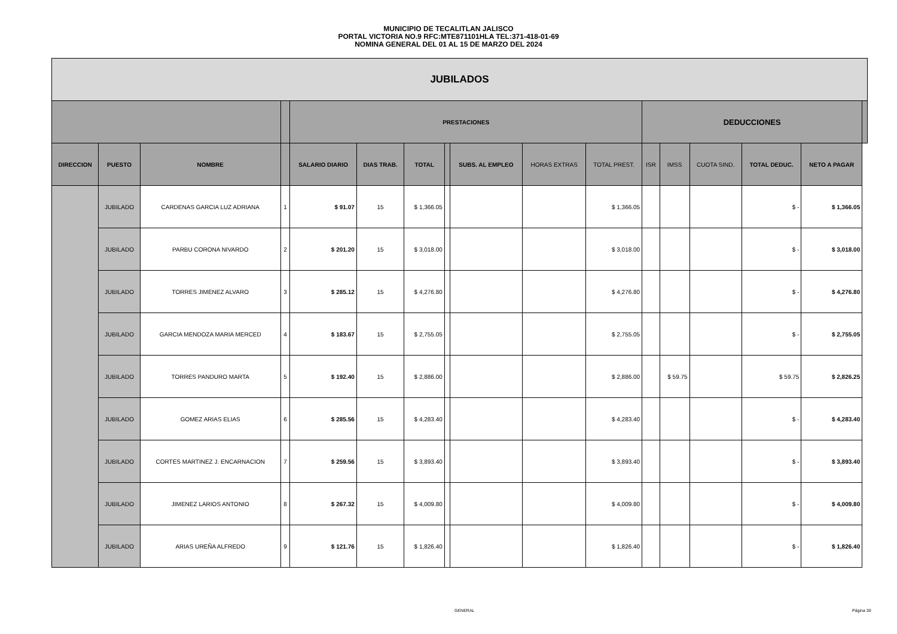MUNICIPIO DE TECALITLAN JALISCO
PORTAL VICTORIA NO.9 RFC:MTE871101HLA TEL:371-418-01-69
NOMINA GENERAL DEL 01 AL 15 DE MARZO DEL 2024
| JUBILADOS | | | | | | | | | | | | | | | | |
| --- | --- | --- | --- | --- | --- | --- | --- | --- | --- | --- | --- | --- | --- | --- | --- | --- |
| | | | | PRESTACIONES | | | | | | | DEDUCCIONES | | | | | |
| DIRECCION | PUESTO | NOMBRE | | SALARIO DIARIO | DIAS TRAB. | TOTAL | | SUBS. AL EMPLEO | HORAS EXTRAS | TOTAL PREST. | ISR | IMSS | CUOTA SIND. | TOTAL DEDUC. | NETO A PAGAR | |
| | JUBILADO | CARDENAS GARCIA LUZ ADRIANA | 1 | $ 91.07 | 15 | $ 1,366.05 | | | | $ 1,366.05 | | | | $ - | $ 1,366.05 | |
| | JUBILADO | PARBU CORONA NIVARDO | 2 | $ 201.20 | 15 | $ 3,018.00 | | | | $ 3,018.00 | | | | $ - | $ 3,018.00 | |
| | JUBILADO | TORRES JIMENEZ ALVARO | 3 | $ 285.12 | 15 | $ 4,276.80 | | | | $ 4,276.80 | | | | $ - | $ 4,276.80 | |
| | JUBILADO | GARCIA MENDOZA MARIA MERCED | 4 | $ 183.67 | 15 | $ 2,755.05 | | | | $ 2,755.05 | | | | $ - | $ 2,755.05 | |
| | JUBILADO | TORRES PANDURO MARTA | 5 | $ 192.40 | 15 | $ 2,886.00 | | | | $ 2,886.00 | | $ 59.75 | | $ 59.75 | $ 2,826.25 | |
| | JUBILADO | GOMEZ ARIAS ELIAS | 6 | $ 285.56 | 15 | $ 4,283.40 | | | | $ 4,283.40 | | | | $ - | $ 4,283.40 | |
| | JUBILADO | CORTES MARTINEZ J. ENCARNACION | 7 | $ 259.56 | 15 | $ 3,893.40 | | | | $ 3,893.40 | | | | $ - | $ 3,893.40 | |
| | JUBILADO | JIMENEZ LARIOS ANTONIO | 8 | $ 267.32 | 15 | $ 4,009.80 | | | | $ 4,009.80 | | | | $ - | $ 4,009.80 | |
| | JUBILADO | ARIAS UREÑA ALFREDO | 9 | $ 121.76 | 15 | $ 1,826.40 | | | | $ 1,826.40 | | | | $ - | $ 1,826.40 | |
GENERAL Página 30